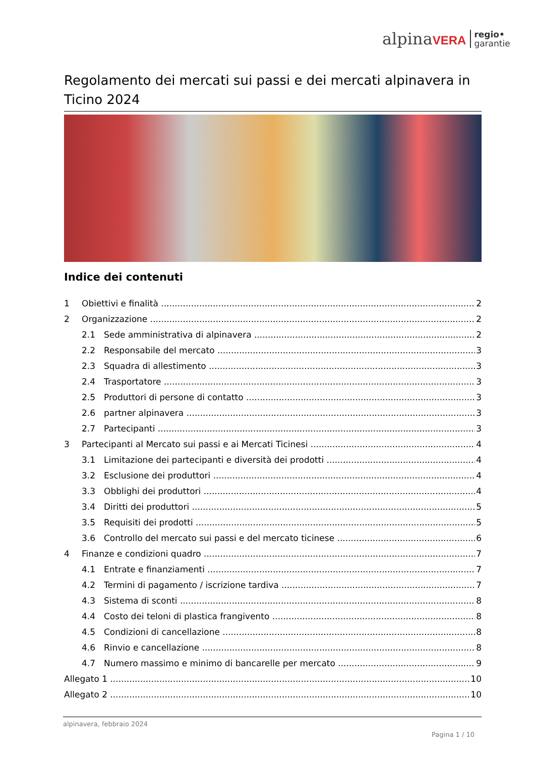alpinaVERA regio•
garantie
Regolamento dei mercati sui passi e dei mercati alpinavera in Ticino 2024
Indice dei contenuti
1 Obiettivi e finalità 2
2 Organizzazione 2
2.1 Sede amministrativa di alpinavera 2
2.2 Responsabile del mercato 3
2.3 Squadra di allestimento 3
2.4 Trasportatore 3
2.5 Produttori di persone di contatto 3
2.6 partner alpinavera 3
2.7 Partecipanti 3
3 Partecipanti al Mercato sui passi e ai Mercati Ticinesi 4
3.1 Limitazione dei partecipanti e diversità dei prodotti 4
3.2 Esclusione dei produttori 4
3.3 Obblighi dei produttori 4
3.4 Diritti dei produttori 5
3.5 Requisiti dei prodotti 5
3.6 Controllo del mercato sui passi e del mercato ticinese 6
4 Finanze e condizioni quadro 7
4.1 Entrate e finanziamenti 7
4.2 Termini di pagamento / iscrizione tardiva 7
4.3 Sistema di sconti 8
4.4 Costo dei teloni di plastica frangivento 8
4.5 Condizioni di cancellazione 8
4.6 Rinvio e cancellazione 8
4.7 Numero massimo e minimo di bancarelle per mercato 9
Allegato 1 10
Allegato 2 10
alpinavera, febbraio 2024
Pagina 1 / 10